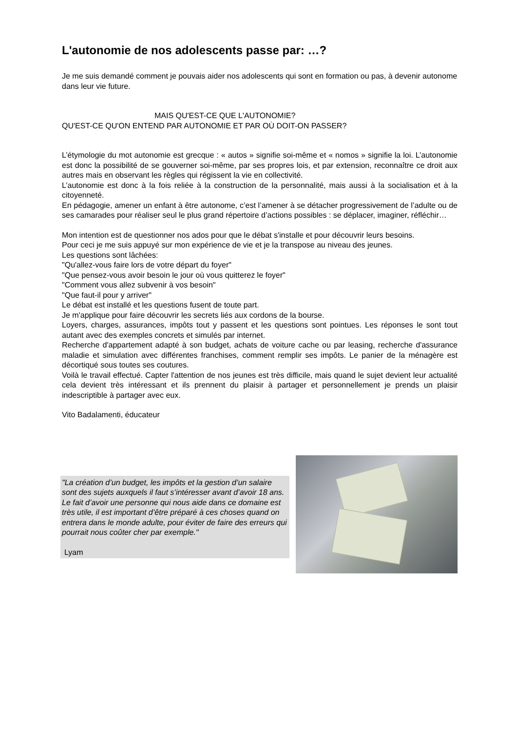L'autonomie de nos adolescents passe par: …?
Je me suis demandé comment je pouvais aider nos adolescents qui sont en formation ou pas, à devenir autonome dans leur vie future.
MAIS QU'EST-CE QUE L'AUTONOMIE?
QU'EST-CE QU'ON ENTEND PAR AUTONOMIE ET PAR OÙ DOIT-ON PASSER?
L’étymologie du mot autonomie est grecque : « autos » signifie soi-même et « nomos » signifie la loi. L’autonomie est donc la possibilité de se gouverner soi-même, par ses propres lois, et par extension, reconnaître ce droit aux autres mais en observant les règles qui régissent la vie en collectivité.
L’autonomie est donc à la fois reliée à la construction de la personnalité, mais aussi à la socialisation et à la citoyenneté.
En pédagogie, amener un enfant à être autonome, c’est l’amener à se détacher progressivement de l’adulte ou de ses camarades pour réaliser seul le plus grand répertoire d’actions possibles : se déplacer, imaginer, réfléchir…
Mon intention est de questionner nos ados pour que le débat s'installe et pour découvrir leurs besoins.
Pour ceci je me suis appuyé sur mon expérience de vie et je la transpose au niveau des jeunes.
Les questions sont lâchées:
"Qu'allez-vous faire lors de votre départ du foyer"
"Que pensez-vous avoir besoin le jour où vous quitterez le foyer"
"Comment vous allez subvenir à vos besoin"
"Que faut-il pour y arriver"
Le débat est installé et les questions fusent de toute part.
Je m'applique pour faire découvrir les secrets liés aux cordons de la bourse.
Loyers, charges, assurances, impôts tout y passent et les questions sont pointues. Les réponses le sont tout autant avec des exemples concrets et simulés par internet.
Recherche d'appartement adapté à son budget, achats de voiture cache ou par leasing, recherche d'assurance maladie et simulation avec différentes franchises, comment remplir ses impôts. Le panier de la ménagère est décortiqué sous toutes ses coutures.
Voilà le travail effectué. Capter l'attention de nos jeunes est très difficile, mais quand le sujet devient leur actualité cela devient très intéressant et ils prennent du plaisir à partager et personnellement je prends un plaisir indescriptible à partager avec eux.
Vito Badalamenti, éducateur
"La création d’un budget, les impôts et la gestion d’un salaire sont des sujets auxquels il faut s’intéresser avant d’avoir 18 ans.
Le fait d’avoir une personne qui nous aide dans ce domaine est très utile, il est important d’être préparé à ces choses quand on entrera dans le monde adulte, pour éviter de faire des erreurs qui pourrait nous coûter cher par exemple."
Lyam